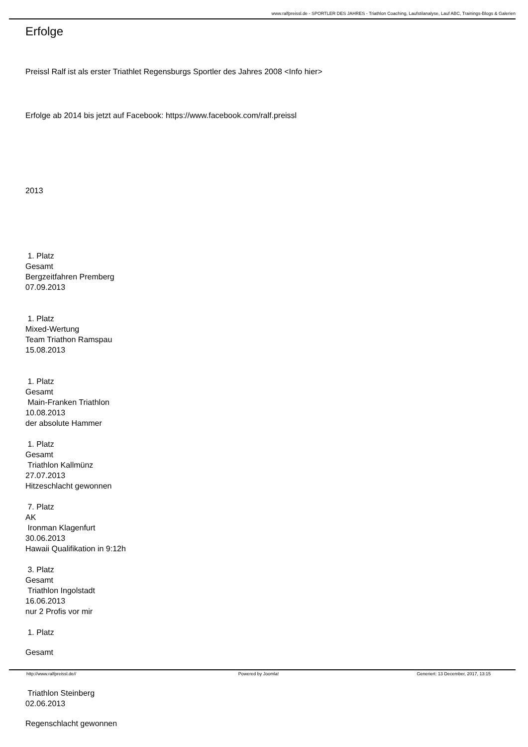www.ralfpreissl.de - SPORTLER DES JAHRES - Triathlon Coaching, Laufstilanalyse, Lauf ABC, Trainings-Blogs & Galerien
Erfolge
Preissl Ralf ist als erster Triathlet Regensburgs Sportler des Jahres 2008 <Info hier>
Erfolge ab 2014 bis jetzt auf Facebook: https://www.facebook.com/ralf.preissl
2013
1. Platz
Gesamt
Bergzeitfahren Premberg
07.09.2013
1. Platz
Mixed-Wertung
Team Triathon Ramspau
15.08.2013
1. Platz
Gesamt
Main-Franken Triathlon
10.08.2013
der absolute Hammer
1. Platz
Gesamt
Triathlon Kallmünz
27.07.2013
Hitzeschlacht gewonnen
7. Platz
AK
Ironman Klagenfurt
30.06.2013
Hawaii Qualifikation in 9:12h
3. Platz
Gesamt
Triathlon Ingolstadt
16.06.2013
nur 2 Profis vor mir
1. Platz
Gesamt
Triathlon Steinberg
02.06.2013
Regenschlacht gewonnen
http://www.ralfpreissl.de// Powered by Joomla! Generiert: 13 December, 2017, 13:15